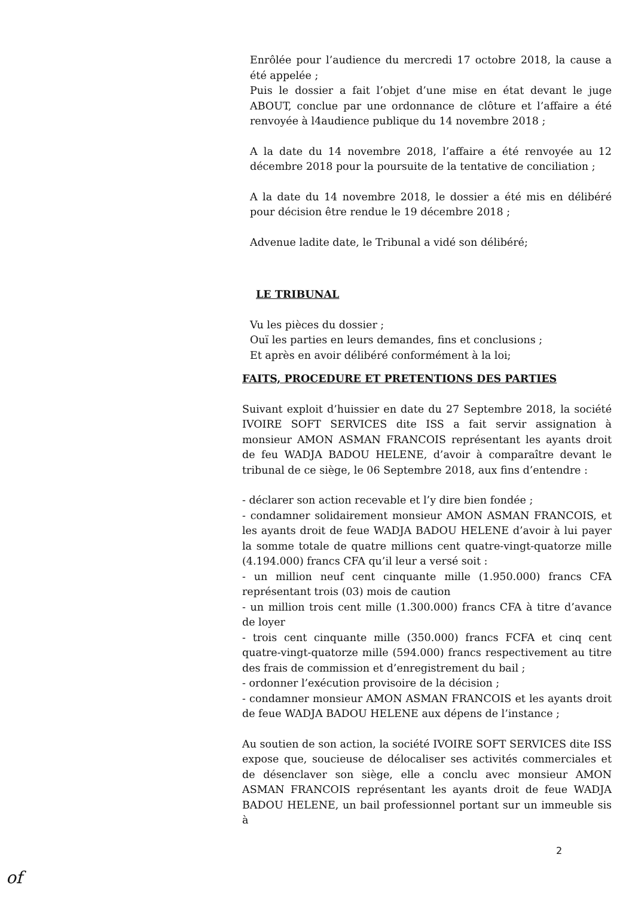Enrôlée pour l’audience du mercredi 17 octobre 2018, la cause a été appelée ;
Puis le dossier a fait l’objet d’une mise en état devant le juge ABOUT, conclue par une ordonnance de clôture et l’affaire a été renvoyée à l4audience publique du 14 novembre 2018 ;
A la date du 14 novembre 2018, l’affaire a été renvoyée au 12 décembre 2018 pour la poursuite de la tentative de conciliation ;
A la date du 14 novembre 2018, le dossier a été mis en délibéré pour décision être rendue le 19 décembre 2018 ;
Advenue ladite date, le Tribunal a vidé son délibéré;
LE TRIBUNAL
Vu les pièces du dossier ;
Ouï les parties en leurs demandes, fins et conclusions ;
Et après en avoir délibéré conformément à la loi;
FAITS, PROCEDURE ET PRETENTIONS DES PARTIES
Suivant exploit d’huissier en date du 27 Septembre 2018, la société IVOIRE SOFT SERVICES dite ISS a fait servir assignation à monsieur AMON ASMAN FRANCOIS représentant les ayants droit de feu WADJA BADOU HELENE, d’avoir à comparaître devant le tribunal de ce siège, le 06 Septembre 2018, aux fins d’entendre :
- déclarer son action recevable et l’y dire bien fondée ;
- condamner solidairement monsieur AMON ASMAN FRANCOIS, et les ayants droit de feue WADJA BADOU HELENE d’avoir à lui payer la somme totale de quatre millions cent quatre-vingt-quatorze mille (4.194.000) francs CFA qu’il leur a versé soit :
- un million neuf cent cinquante mille (1.950.000) francs CFA représentant trois (03) mois de caution
- un million trois cent mille (1.300.000) francs CFA à titre d’avance de loyer
- trois cent cinquante mille (350.000) francs FCFA et cinq cent quatre-vingt-quatorze mille (594.000) francs respectivement au titre des frais de commission et d’enregistrement du bail ;
- ordonner l’exécution provisoire de la décision ;
- condamner monsieur AMON ASMAN FRANCOIS et les ayants droit de feue WADJA BADOU HELENE aux dépens de l’instance ;
Au soutien de son action, la société IVOIRE SOFT SERVICES dite ISS expose que, soucieuse de délocaliser ses activités commerciales et de désenclaver son siège, elle a conclu avec monsieur AMON ASMAN FRANCOIS représentant les ayants droit de feue WADJA BADOU HELENE, un bail professionnel portant sur un immeuble sis à
2
of